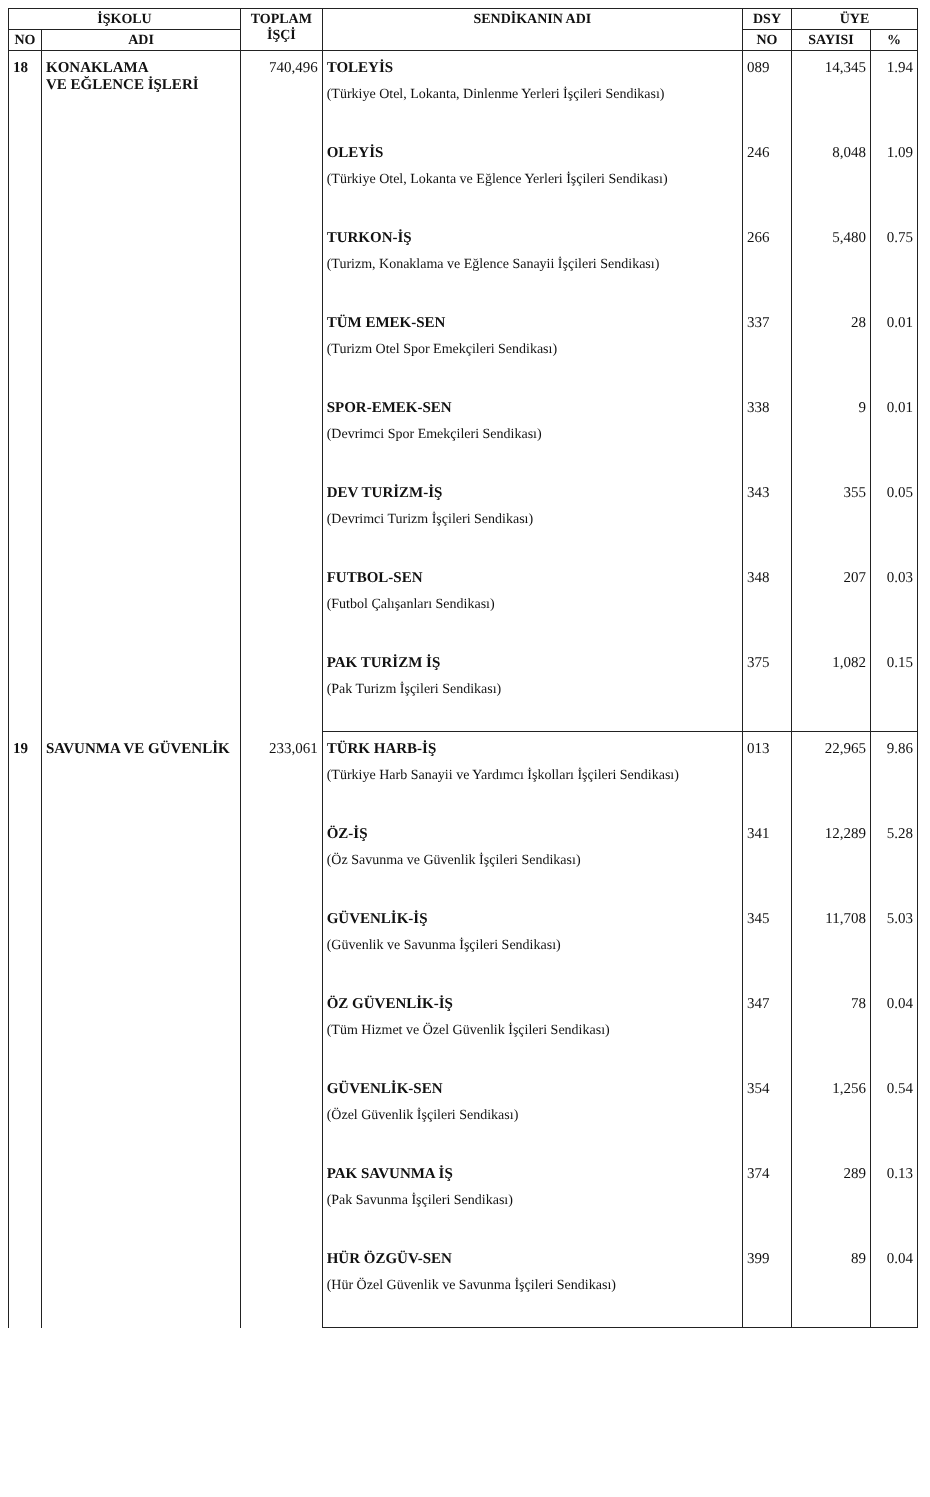| İŞKOLU | | TOPLAM İŞÇİ | SENDİKANIN ADI | DSY | ÜYE | |
| --- | --- | --- | --- | --- | --- | --- |
| NO | ADI | | | NO | SAYISI | % |
| 18 | KONAKLAMA VE EĞLENCE İŞLERİ | 740,496 | TOLEYİS (Türkiye Otel, Lokanta, Dinlenme Yerleri İşçileri Sendikası) | 089 | 14,345 | 1.94 |
| | | | OLEYİS (Türkiye Otel, Lokanta ve Eğlence Yerleri İşçileri Sendikası) | 246 | 8,048 | 1.09 |
| | | | TURKON-İŞ (Turizm, Konaklama ve Eğlence Sanayii İşçileri Sendikası) | 266 | 5,480 | 0.75 |
| | | | TÜM EMEK-SEN (Turizm Otel Spor Emekçileri Sendikası) | 337 | 28 | 0.01 |
| | | | SPOR-EMEK-SEN (Devrimci Spor Emekçileri Sendikası) | 338 | 9 | 0.01 |
| | | | DEV TURİZM-İŞ (Devrimci Turizm İşçileri Sendikası) | 343 | 355 | 0.05 |
| | | | FUTBOL-SEN (Futbol Çalışanları Sendikası) | 348 | 207 | 0.03 |
| | | | PAK TURİZM İŞ (Pak Turizm İşçileri Sendikası) | 375 | 1,082 | 0.15 |
| 19 | SAVUNMA VE GÜVENLİK | 233,061 | TÜRK HARB-İŞ (Türkiye Harb Sanayii ve Yardımcı İşkolları İşçileri Sendikası) | 013 | 22,965 | 9.86 |
| | | | ÖZ-İŞ (Öz Savunma ve Güvenlik İşçileri Sendikası) | 341 | 12,289 | 5.28 |
| | | | GÜVENLİK-İŞ (Güvenlik ve Savunma İşçileri Sendikası) | 345 | 11,708 | 5.03 |
| | | | ÖZ GÜVENLİK-İŞ (Tüm Hizmet ve Özel Güvenlik İşçileri Sendikası) | 347 | 78 | 0.04 |
| | | | GÜVENLİK-SEN (Özel Güvenlik İşçileri Sendikası) | 354 | 1,256 | 0.54 |
| | | | PAK SAVUNMA İŞ (Pak Savunma İşçileri Sendikası) | 374 | 289 | 0.13 |
| | | | HÜR ÖZGÜV-SEN (Hür Özel Güvenlik ve Savunma İşçileri Sendikası) | 399 | 89 | 0.04 |